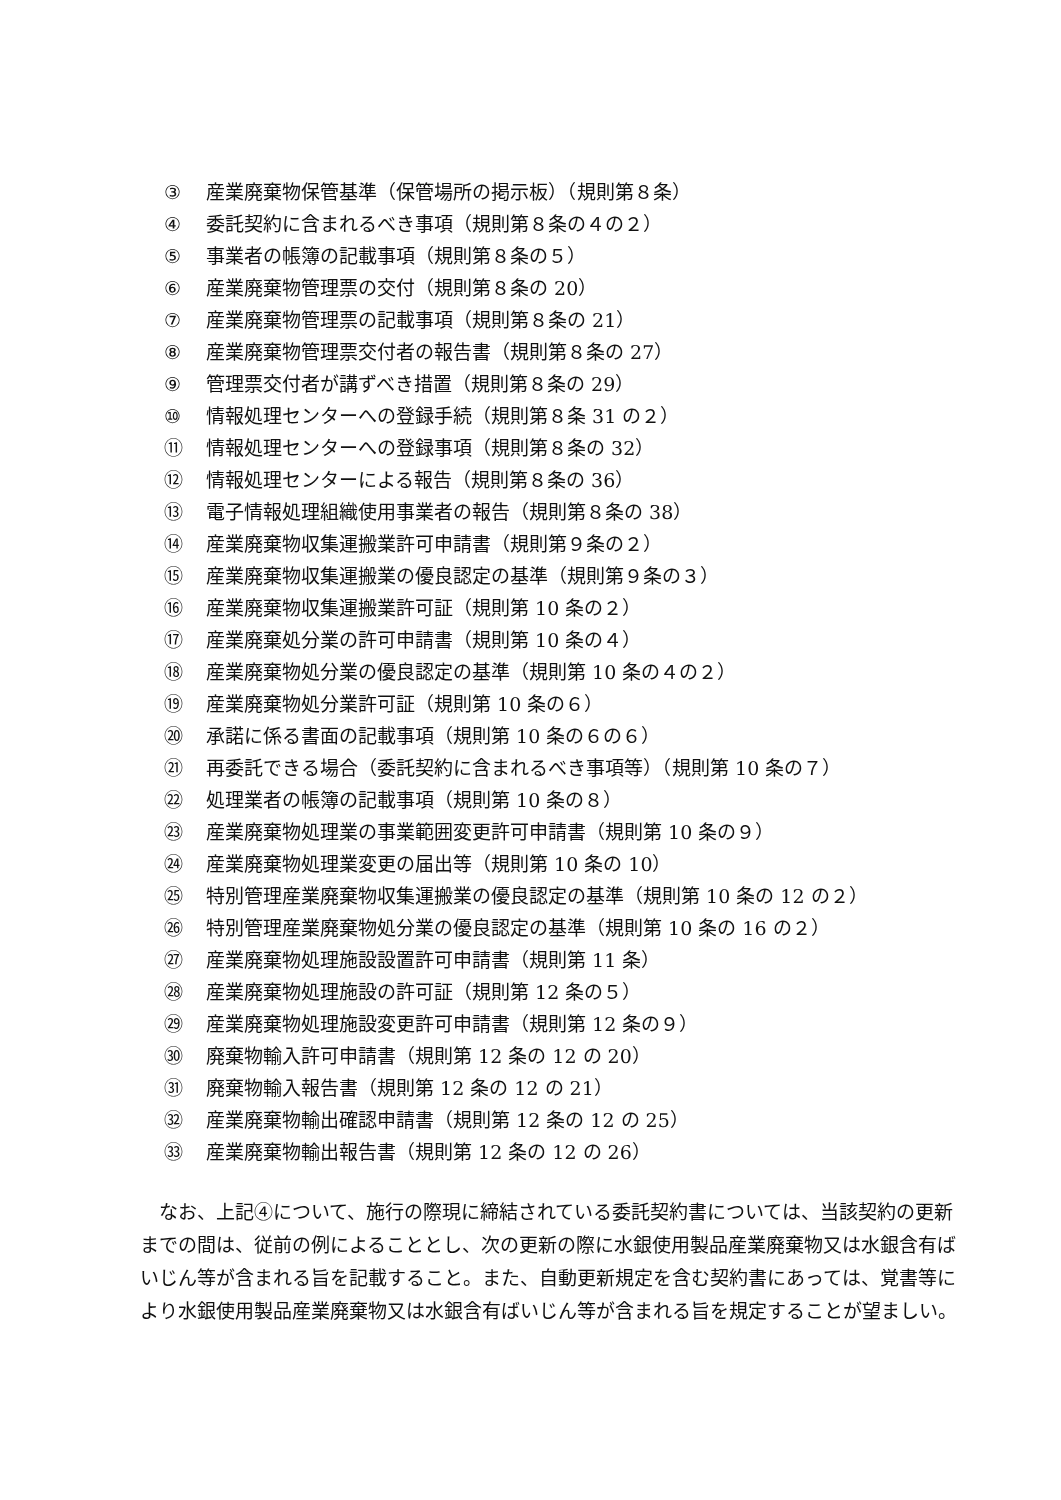③ 産業廃棄物保管基準（保管場所の掲示板）（規則第８条）
④ 委託契約に含まれるべき事項（規則第８条の４の２）
⑤ 事業者の帳簿の記載事項（規則第８条の５）
⑥ 産業廃棄物管理票の交付（規則第８条の 20）
⑦ 産業廃棄物管理票の記載事項（規則第８条の 21）
⑧ 産業廃棄物管理票交付者の報告書（規則第８条の 27）
⑨ 管理票交付者が講ずべき措置（規則第８条の 29）
⑩ 情報処理センターへの登録手続（規則第８条 31 の２）
⑪ 情報処理センターへの登録事項（規則第８条の 32）
⑫ 情報処理センターによる報告（規則第８条の 36）
⑬ 電子情報処理組織使用事業者の報告（規則第８条の 38）
⑭ 産業廃棄物収集運搬業許可申請書（規則第９条の２）
⑮ 産業廃棄物収集運搬業の優良認定の基準（規則第９条の３）
⑯ 産業廃棄物収集運搬業許可証（規則第 10 条の２）
⑰ 産業廃棄処分業の許可申請書（規則第 10 条の４）
⑱ 産業廃棄物処分業の優良認定の基準（規則第 10 条の４の２）
⑲ 産業廃棄物処分業許可証（規則第 10 条の６）
⑳ 承諾に係る書面の記載事項（規則第 10 条の６の６）
㉑ 再委託できる場合（委託契約に含まれるべき事項等）（規則第 10 条の７）
㉒ 処理業者の帳簿の記載事項（規則第 10 条の８）
㉓ 産業廃棄物処理業の事業範囲変更許可申請書（規則第 10 条の９）
㉔ 産業廃棄物処理業変更の届出等（規則第 10 条の 10）
㉕ 特別管理産業廃棄物収集運搬業の優良認定の基準（規則第 10 条の 12 の２）
㉖ 特別管理産業廃棄物処分業の優良認定の基準（規則第 10 条の 16 の２）
㉗ 産業廃棄物処理施設設置許可申請書（規則第 11 条）
㉘ 産業廃棄物処理施設の許可証（規則第 12 条の５）
㉙ 産業廃棄物処理施設変更許可申請書（規則第 12 条の９）
㉚ 廃棄物輸入許可申請書（規則第 12 条の 12 の 20）
㉛ 廃棄物輸入報告書（規則第 12 条の 12 の 21）
㉜ 産業廃棄物輸出確認申請書（規則第 12 条の 12 の 25）
㉝ 産業廃棄物輸出報告書（規則第 12 条の 12 の 26）
なお、上記④について、施行の際現に締結されている委託契約書については、当該契約の更新までの間は、従前の例によることとし、次の更新の際に水銀使用製品産業廃棄物又は水銀含有ばいじん等が含まれる旨を記載すること。また、自動更新規定を含む契約書にあっては、覚書等により水銀使用製品産業廃棄物又は水銀含有ばいじん等が含まれる旨を規定することが望ましい。